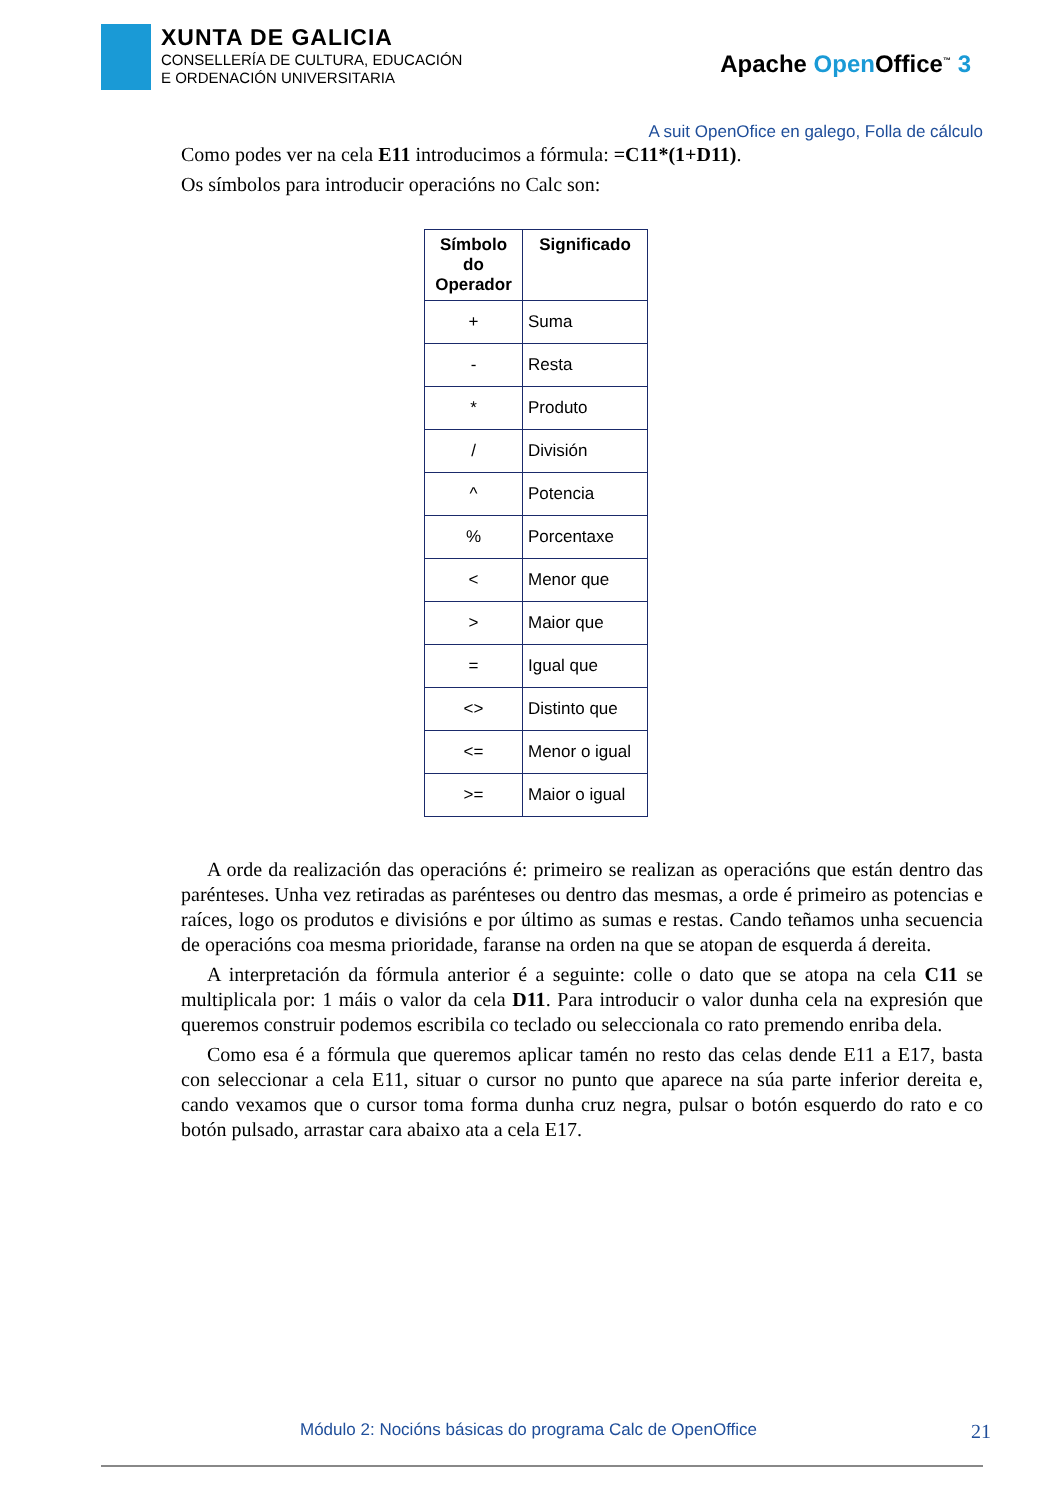XUNTA DE GALICIA
CONSELLERÍA DE CULTURA, EDUCACIÓN
E ORDENACIÓN UNIVERSITARIA
Apache Open Office<sup>™</sup> 3
A suit OpenOfice en galego, Folla de cálculo
Como podes ver na cela E11 introducimos a fórmula: =C11*(1+D11).
Os símbolos para introducir operacións no Calc son:
| Símbolo do Operador | Significado |
| --- | --- |
| + | Suma |
| - | Resta |
| * | Produto |
| / | División |
| ^ | Potencia |
| % | Porcentaxe |
| < | Menor que |
| > | Maior que |
| = | Igual que |
| <> | Distinto que |
| <= | Menor o igual |
| >= | Maior o igual |
A orde da realización das operacións é: primeiro se realizan as operacións que están dentro das parénteses. Unha vez retiradas as parénteses ou dentro das mesmas, a orde é primeiro as potencias e raíces, logo os produtos e divisións e por último as sumas e restas. Cando teñamos unha secuencia de operacións coa mesma prioridade, faranse na orden na que se atopan de esquerda á dereita.
A interpretación da fórmula anterior é a seguinte: colle o dato que se atopa na cela C11 se multiplicala por: 1 máis o valor da cela D11. Para introducir o valor dunha cela na expresión que queremos construir podemos escribila co teclado ou seleccionala co rato premendo enriba dela.
Como esa é a fórmula que queremos aplicar tamén no resto das celas dende E11 a E17, basta con seleccionar a cela E11, situar o cursor no punto que aparece na súa parte inferior dereita e, cando vexamos que o cursor toma forma dunha cruz negra, pulsar o botón esquerdo do rato e co botón pulsado, arrastar cara abaixo ata a cela E17.
Módulo 2: Nocións básicas do programa Calc de OpenOffice 21